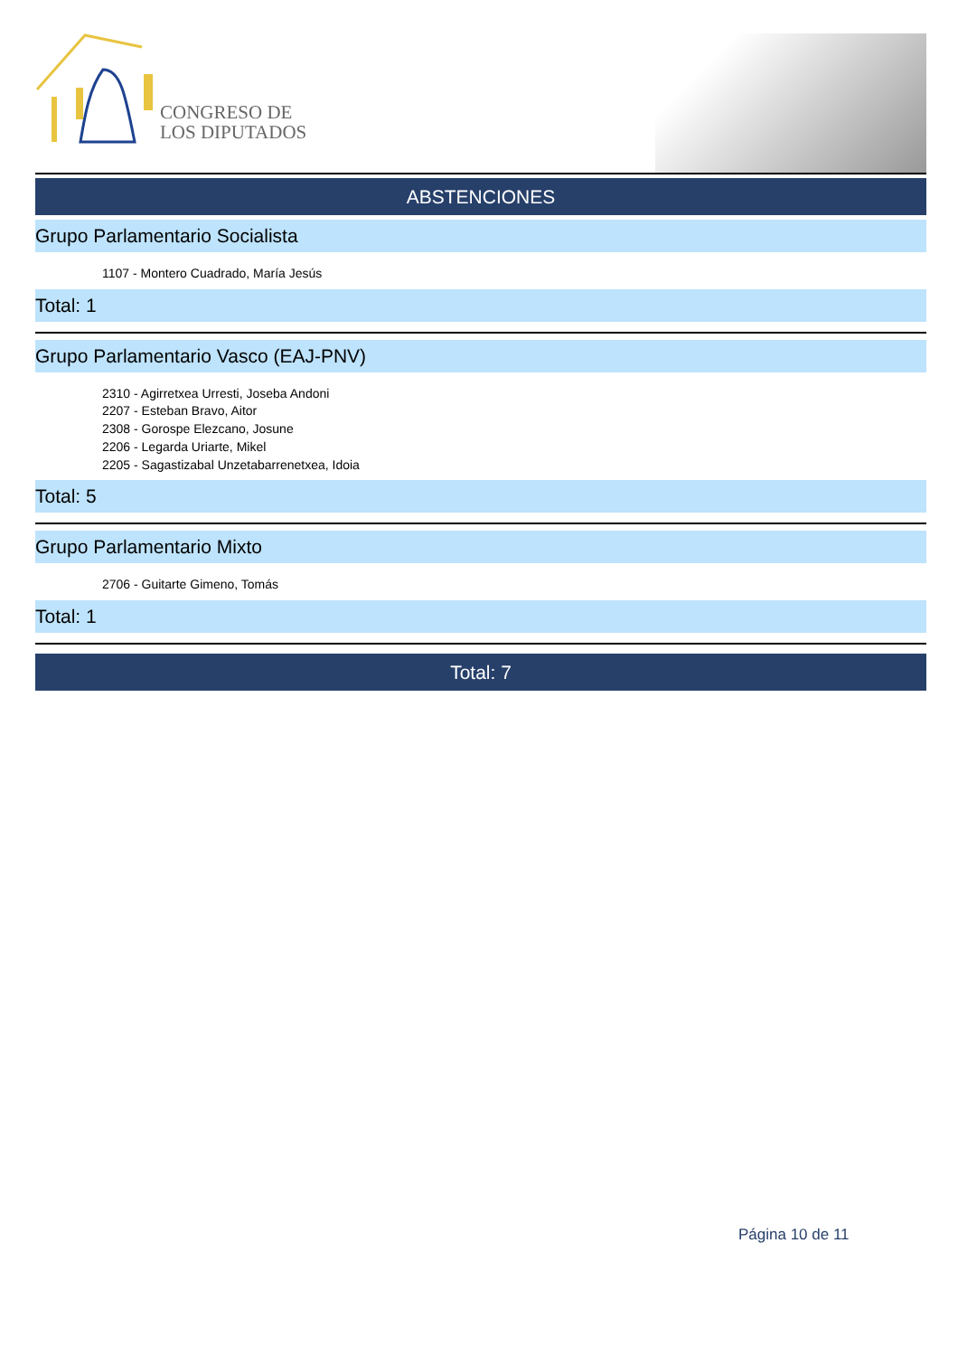CONGRESO DE
LOS DIPUTADOS
ABSTENCIONES
Grupo Parlamentario Socialista
1107 - Montero Cuadrado, María Jesús
Total: 1
Grupo Parlamentario Vasco (EAJ-PNV)
2310 - Agirretxea Urresti, Joseba Andoni
2207 - Esteban Bravo, Aitor
2308 - Gorospe Elezcano, Josune
2206 - Legarda Uriarte, Mikel
2205 - Sagastizabal Unzetabarrenetxea, Idoia
Total: 5
Grupo Parlamentario Mixto
2706 - Guitarte Gimeno, Tomás
Total: 1
Total: 7
Página 10 de 11